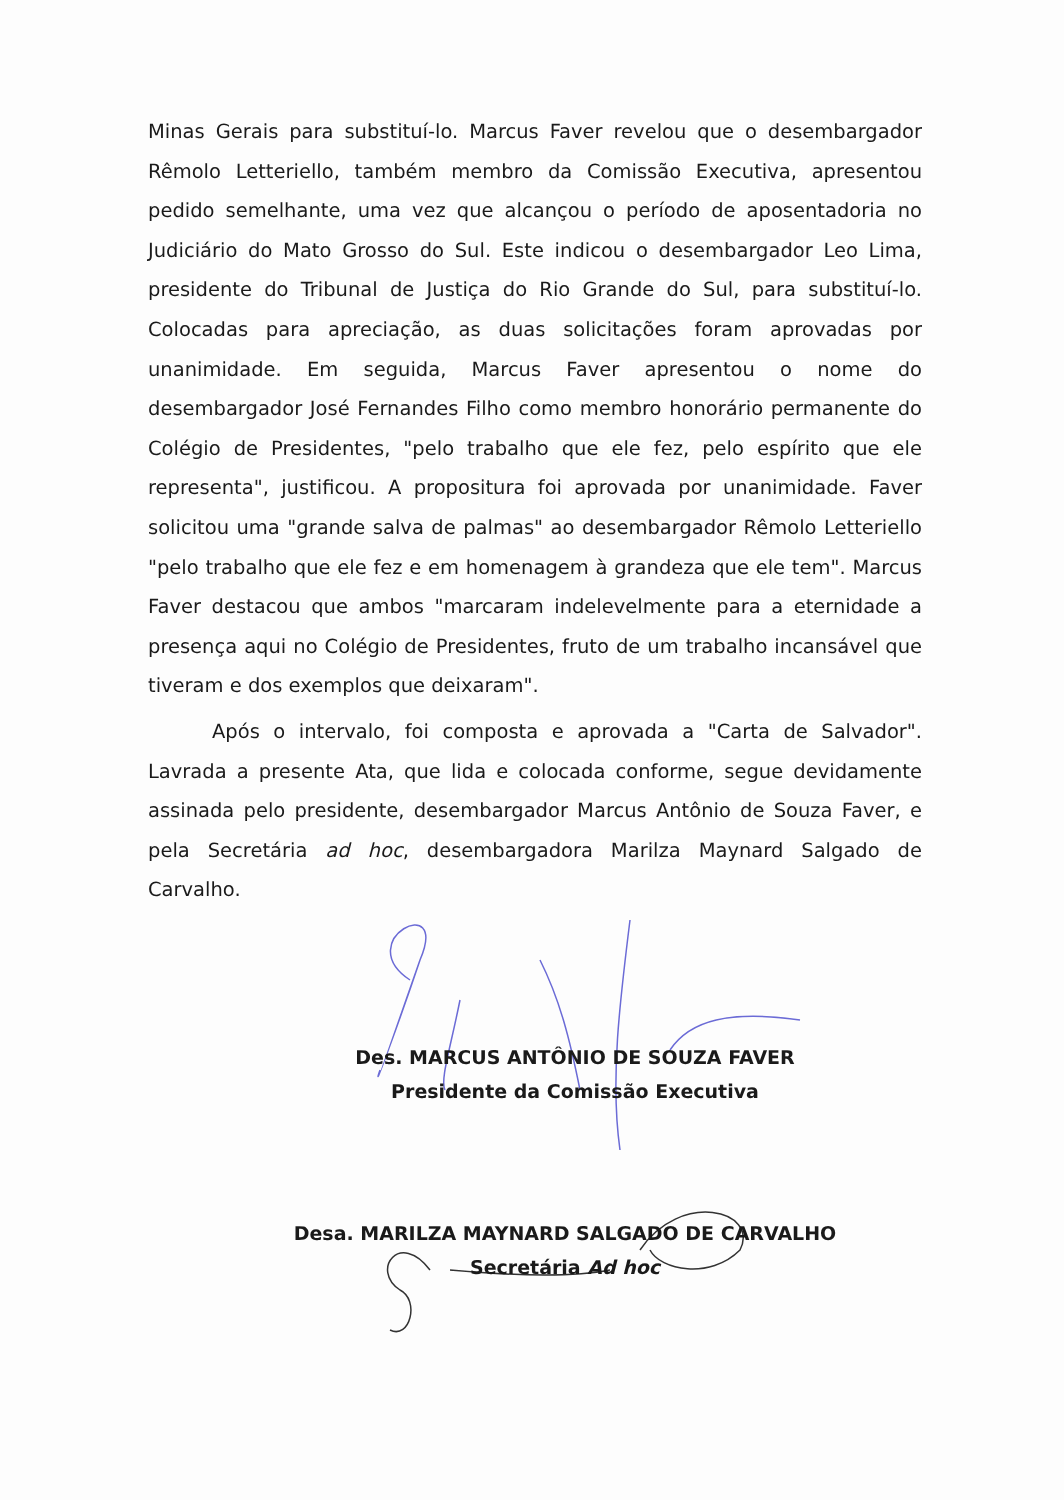Minas Gerais para substituí-lo. Marcus Faver revelou que o desembargador Rêmolo Letteriello, também membro da Comissão Executiva, apresentou pedido semelhante, uma vez que alcançou o período de aposentadoria no Judiciário do Mato Grosso do Sul. Este indicou o desembargador Leo Lima, presidente do Tribunal de Justiça do Rio Grande do Sul, para substituí-lo. Colocadas para apreciação, as duas solicitações foram aprovadas por unanimidade. Em seguida, Marcus Faver apresentou o nome do desembargador José Fernandes Filho como membro honorário permanente do Colégio de Presidentes, "pelo trabalho que ele fez, pelo espírito que ele representa", justificou. A propositura foi aprovada por unanimidade. Faver solicitou uma "grande salva de palmas" ao desembargador Rêmolo Letteriello "pelo trabalho que ele fez e em homenagem à grandeza que ele tem". Marcus Faver destacou que ambos "marcaram indelevelmente para a eternidade a presença aqui no Colégio de Presidentes, fruto de um trabalho incansável que tiveram e dos exemplos que deixaram".
Após o intervalo, foi composta e aprovada a "Carta de Salvador". Lavrada a presente Ata, que lida e colocada conforme, segue devidamente assinada pelo presidente, desembargador Marcus Antônio de Souza Faver, e pela Secretária ad hoc, desembargadora Marilza Maynard Salgado de Carvalho.
Des. MARCUS ANTÔNIO DE SOUZA FAVER
Presidente da Comissão Executiva
Desa. MARILZA MAYNARD SALGADO DE CARVALHO
Secretária Ad hoc